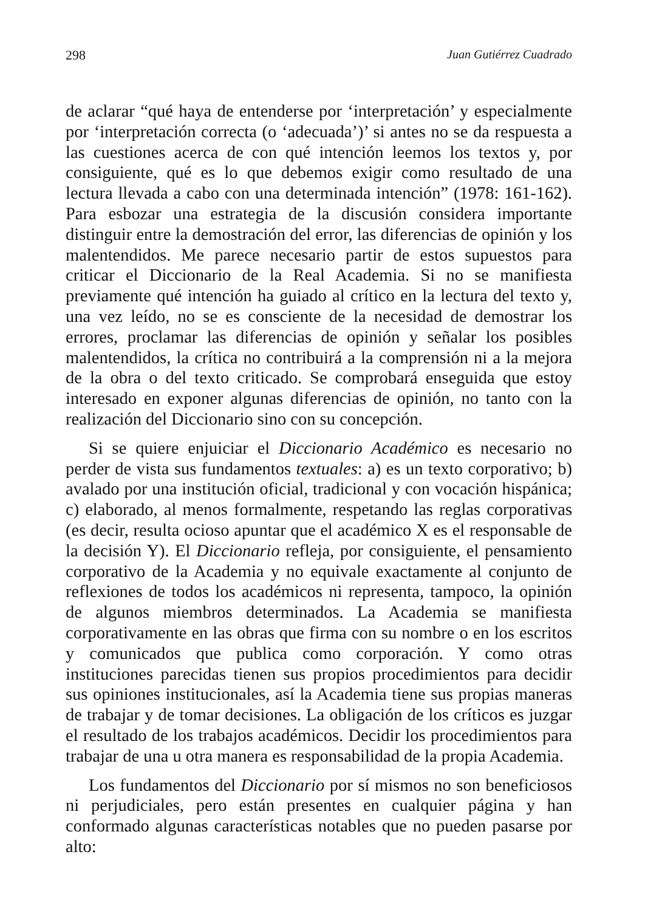298 Juan Gutiérrez Cuadrado
de aclarar “qué haya de entenderse por ‘interpretación’ y especialmente por ‘interpretación correcta (o ‘adecuada’)’ si antes no se da respuesta a las cuestiones acerca de con qué intención leemos los textos y, por consiguiente, qué es lo que debemos exigir como resultado de una lectura llevada a cabo con una determinada intención” (1978: 161-162). Para esbozar una estrategia de la discusión considera importante distinguir entre la demostración del error, las diferencias de opinión y los malentendidos. Me parece necesario partir de estos supuestos para criticar el Diccionario de la Real Academia. Si no se manifiesta previamente qué intención ha guiado al crítico en la lectura del texto y, una vez leído, no se es consciente de la necesidad de demostrar los errores, proclamar las diferencias de opinión y señalar los posibles malentendidos, la crítica no contribuirá a la comprensión ni a la mejora de la obra o del texto criticado. Se comprobará enseguida que estoy interesado en exponer algunas diferencias de opinión, no tanto con la realización del Diccionario sino con su concepción.
Si se quiere enjuiciar el Diccionario Académico es necesario no perder de vista sus fundamentos textuales: a) es un texto corporativo; b) avalado por una institución oficial, tradicional y con vocación hispánica; c) elaborado, al menos formalmente, respetando las reglas corporativas (es decir, resulta ocioso apuntar que el académico X es el responsable de la decisión Y). El Diccionario refleja, por consiguiente, el pensamiento corporativo de la Academia y no equivale exactamente al conjunto de reflexiones de todos los académicos ni representa, tampoco, la opinión de algunos miembros determinados. La Academia se manifiesta corporativamente en las obras que firma con su nombre o en los escritos y comunicados que publica como corporación. Y como otras instituciones parecidas tienen sus propios procedimientos para decidir sus opiniones institucionales, así la Academia tiene sus propias maneras de trabajar y de tomar decisiones. La obligación de los críticos es juzgar el resultado de los trabajos académicos. Decidir los procedimientos para trabajar de una u otra manera es responsabilidad de la propia Academia.
Los fundamentos del Diccionario por sí mismos no son beneficiosos ni perjudiciales, pero están presentes en cualquier página y han conformado algunas características notables que no pueden pasarse por alto: